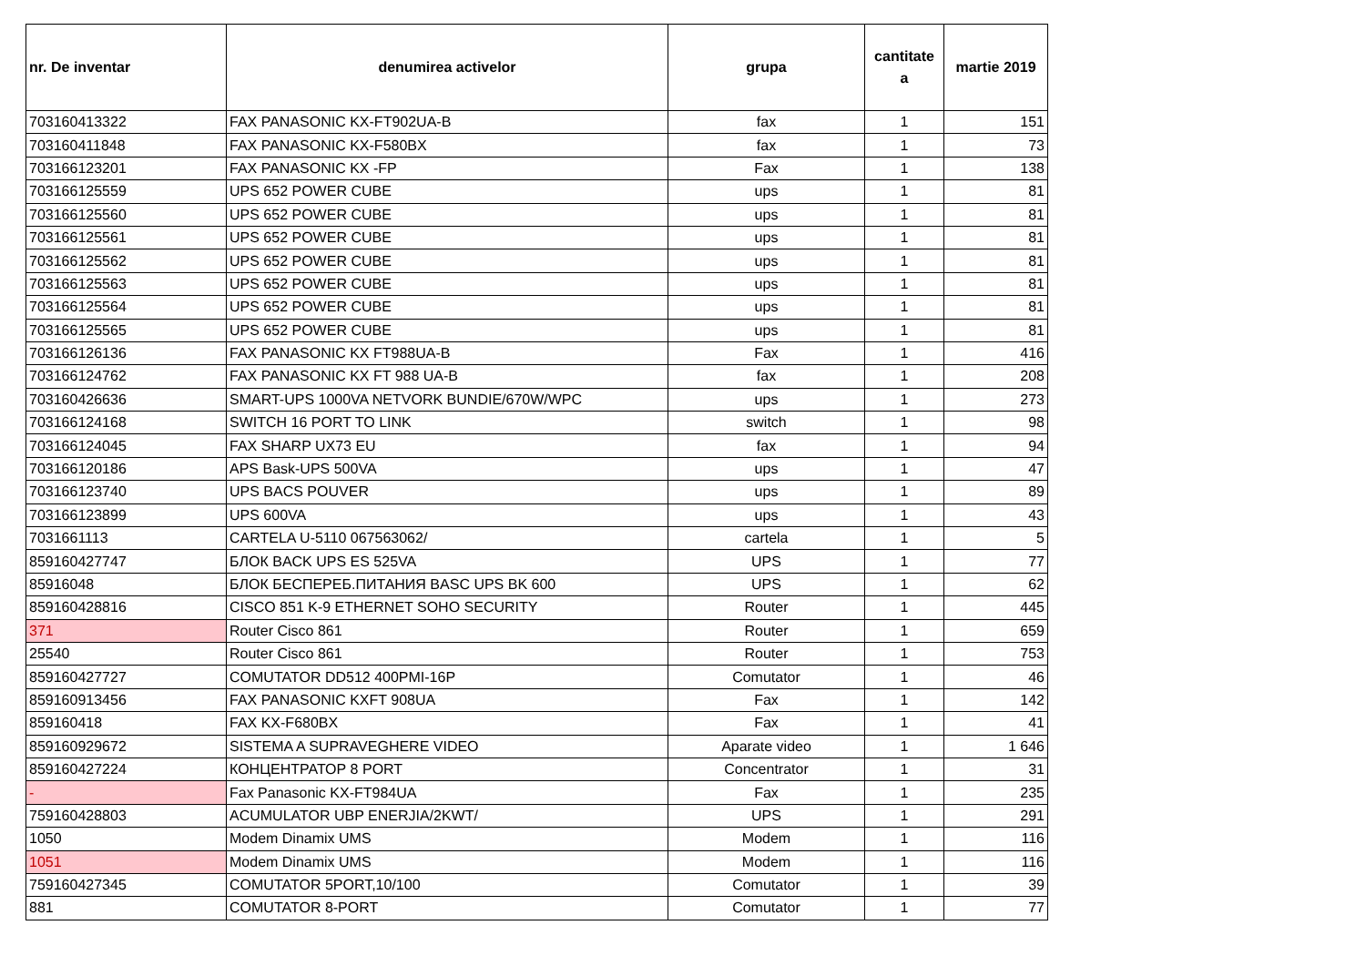| nr. De inventar | denumirea activelor | grupa | cantitate a | martie 2019 |
| --- | --- | --- | --- | --- |
| 703160413322 | FAX PANASONIC KX-FT902UA-B | fax | 1 | 151 |
| 703160411848 | FAX PANASONIC KX-F580BX | fax | 1 | 73 |
| 703166123201 | FAX PANASONIC KX -FP | Fax | 1 | 138 |
| 703166125559 | UPS 652 POWER CUBE | ups | 1 | 81 |
| 703166125560 | UPS 652 POWER CUBE | ups | 1 | 81 |
| 703166125561 | UPS 652 POWER CUBE | ups | 1 | 81 |
| 703166125562 | UPS 652 POWER CUBE | ups | 1 | 81 |
| 703166125563 | UPS 652 POWER CUBE | ups | 1 | 81 |
| 703166125564 | UPS 652 POWER CUBE | ups | 1 | 81 |
| 703166125565 | UPS 652 POWER CUBE | ups | 1 | 81 |
| 703166126136 | FAX PANASONIC KX FT988UA-B | Fax | 1 | 416 |
| 703166124762 | FAX PANASONIC KX FT 988 UA-B | fax | 1 | 208 |
| 703160426636 | SMART-UPS 1000VA NETVORK BUNDIE/670W/WPC | ups | 1 | 273 |
| 703166124168 | SWITCH 16 PORT TO LINK | switch | 1 | 98 |
| 703166124045 | FAX SHARP UX73 EU | fax | 1 | 94 |
| 703166120186 | APS Bask-UPS 500VA | ups | 1 | 47 |
| 703166123740 | UPS BACS POUVER | ups | 1 | 89 |
| 703166123899 | UPS 600VA | ups | 1 | 43 |
| 7031661113 | CARTELA U-5110 067563062/ | cartela | 1 | 5 |
| 859160427747 | БЛОК BACK UPS ES 525VA | UPS | 1 | 77 |
| 85916048 | БЛОК БЕСПЕРЕБ.ПИТАНИЯ BASC UPS BK 600 | UPS | 1 | 62 |
| 859160428816 | CISCO 851 K-9 ETHERNET SOHO SECURITY | Router | 1 | 445 |
| 371 | Router Cisco 861 | Router | 1 | 659 |
| 25540 | Router Cisco 861 | Router | 1 | 753 |
| 859160427727 | COMUTATOR DD512 400PMI-16P | Comutator | 1 | 46 |
| 859160913456 | FAX PANASONIC KXFT 908UA | Fax | 1 | 142 |
| 859160418 | FAX KX-F680BX | Fax | 1 | 41 |
| 859160929672 | SISTEMA A SUPRAVEGHERE VIDEO | Aparate video | 1 | 1 646 |
| 859160427224 | КОНЦЕНТРАТОР 8 PORT | Concentrator | 1 | 31 |
| - | Fax Panasonic KX-FT984UA | Fax | 1 | 235 |
| 759160428803 | ACUMULATOR UBP ENERJIA/2KWT/ | UPS | 1 | 291 |
| 1050 | Modem Dinamix UMS | Modem | 1 | 116 |
| 1051 | Modem Dinamix UMS | Modem | 1 | 116 |
| 759160427345 | COMUTATOR 5PORT,10/100 | Comutator | 1 | 39 |
| 881 | COMUTATOR 8-PORT | Comutator | 1 | 77 |